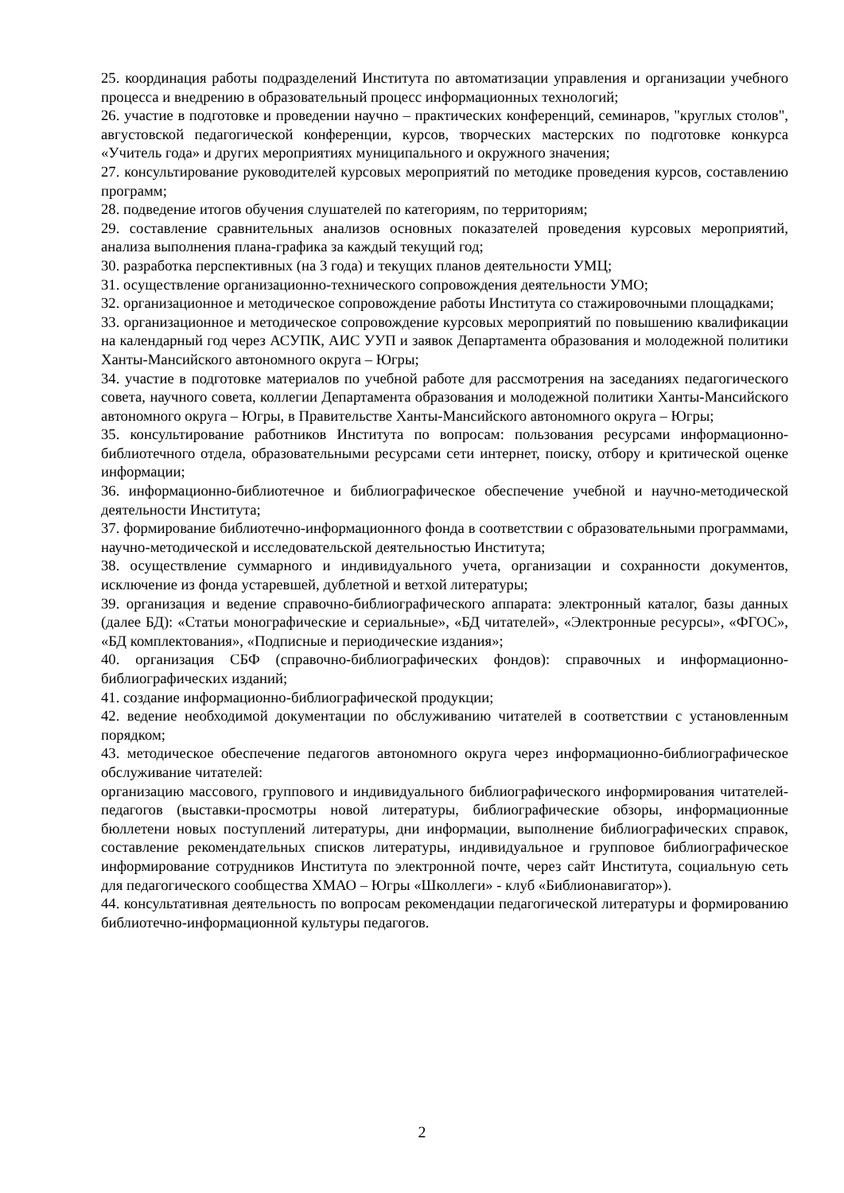25. координация работы подразделений Института по автоматизации управления и организации учебного процесса и внедрению в образовательный процесс информационных технологий;
26. участие в подготовке и проведении научно – практических конференций, семинаров, "круглых столов", августовской педагогической конференции, курсов, творческих мастерских по подготовке конкурса «Учитель года» и других мероприятиях муниципального и окружного значения;
27. консультирование руководителей курсовых мероприятий по методике проведения курсов, составлению программ;
28. подведение итогов обучения слушателей по категориям, по территориям;
29. составление сравнительных анализов основных показателей проведения курсовых мероприятий, анализа выполнения плана-графика за каждый текущий год;
30. разработка перспективных (на 3 года) и текущих планов деятельности УМЦ;
31. осуществление организационно-технического сопровождения деятельности УМО;
32. организационное и методическое сопровождение работы Института со стажировочными площадками;
33. организационное и методическое сопровождение курсовых мероприятий по повышению квалификации на календарный год через АСУПК, АИС УУП и заявок Департамента образования и молодежной политики Ханты-Мансийского автономного округа – Югры;
34. участие в подготовке материалов по учебной работе для рассмотрения на заседаниях педагогического совета, научного совета, коллегии Департамента образования и молодежной политики Ханты-Мансийского автономного округа – Югры, в Правительстве Ханты-Мансийского автономного округа – Югры;
35. консультирование работников Института по вопросам: пользования ресурсами информационно-библиотечного отдела, образовательными ресурсами сети интернет, поиску, отбору и критической оценке информации;
36. информационно-библиотечное и библиографическое обеспечение учебной и научно-методической деятельности Института;
37. формирование библиотечно-информационного фонда в соответствии с образовательными программами, научно-методической и исследовательской деятельностью Института;
38. осуществление суммарного и индивидуального учета, организации и сохранности документов, исключение из фонда устаревшей, дублетной и ветхой литературы;
39. организация и ведение справочно-библиографического аппарата: электронный каталог, базы данных (далее БД): «Статьи монографические и сериальные», «БД читателей», «Электронные ресурсы», «ФГОС», «БД комплектования», «Подписные и периодические издания»;
40. организация СБФ (справочно-библиографических фондов): справочных и информационно-библиографических изданий;
41. создание информационно-библиографической продукции;
42. ведение необходимой документации по обслуживанию читателей в соответствии с установленным порядком;
43. методическое обеспечение педагогов автономного округа через информационно-библиографическое обслуживание читателей:
организацию массового, группового и индивидуального библиографического информирования читателей-педагогов (выставки-просмотры новой литературы, библиографические обзоры, информационные бюллетени новых поступлений литературы, дни информации, выполнение библиографических справок, составление рекомендательных списков литературы, индивидуальное и групповое библиографическое информирование сотрудников Института по электронной почте, через сайт Института, социальную сеть для педагогического сообщества ХМАО – Югры «Школлеги» - клуб «Библионавигатор»).
44. консультативная деятельность по вопросам рекомендации педагогической литературы и формированию библиотечно-информационной культуры педагогов.
2